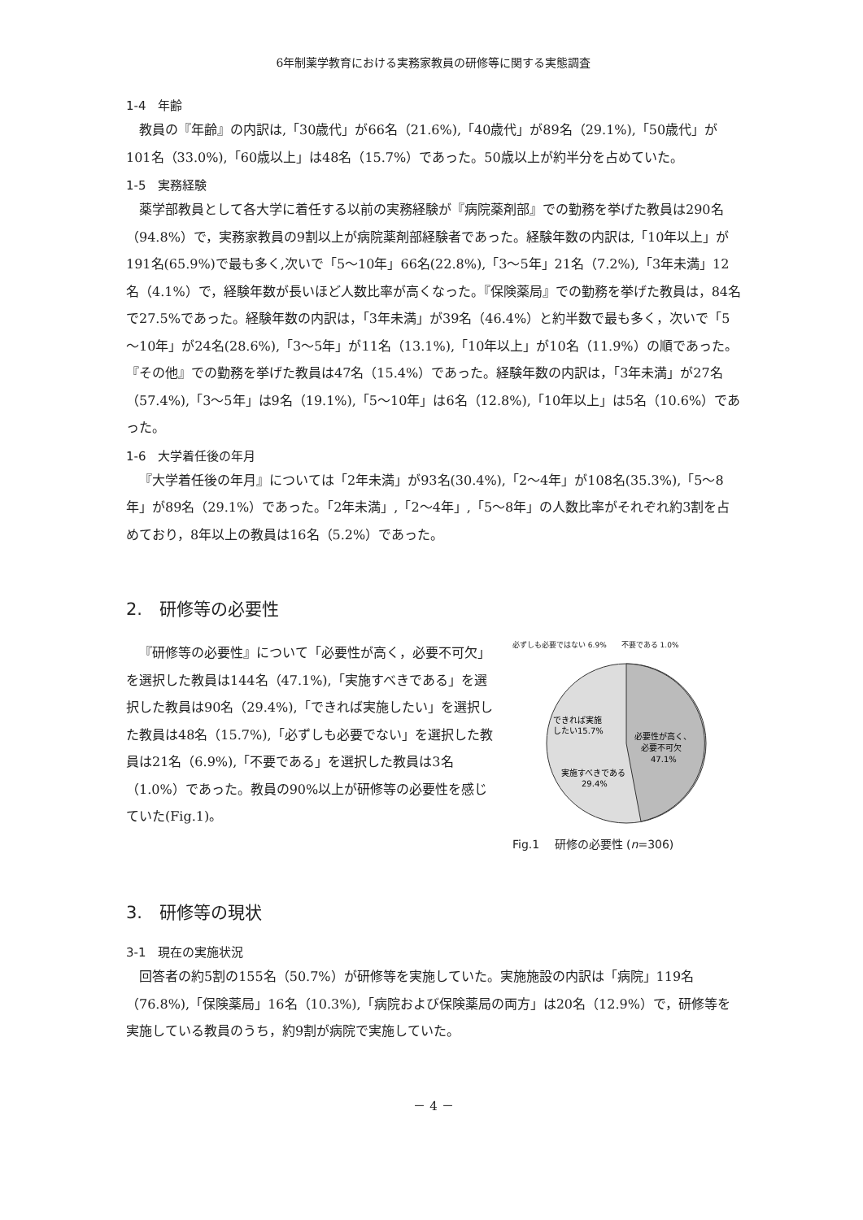6年制薬学教育における実務家教員の研修等に関する実態調査
1-4　年齢
教員の『年齢』の内訳は,「30歳代」が66名（21.6%),「40歳代」が89名（29.1%),「50歳代」が101名（33.0%),「60歳以上」は48名（15.7%）であった。50歳以上が約半分を占めていた。
1-5　実務経験
薬学部教員として各大学に着任する以前の実務経験が『病院薬剤部』での勤務を挙げた教員は290名（94.8%）で，実務家教員の9割以上が病院薬剤部経験者であった。経験年数の内訳は,「10年以上」が191名(65.9%)で最も多く,次いで「5～10年」66名(22.8%),「3～5年」21名（7.2%),「3年未満」12名（4.1%）で，経験年数が長いほど人数比率が高くなった。『保険薬局』での勤務を挙げた教員は，84名で27.5%であった。経験年数の内訳は，「3年未満」が39名（46.4%）と約半数で最も多く，次いで「5～10年」が24名(28.6%),「3～5年」が11名（13.1%),「10年以上」が10名（11.9%）の順であった。『その他』での勤務を挙げた教員は47名（15.4%）であった。経験年数の内訳は，「3年未満」が27名（57.4%),「3～5年」は9名（19.1%),「5～10年」は6名（12.8%),「10年以上」は5名（10.6%）であった。
1-6　大学着任後の年月
『大学着任後の年月』については「2年未満」が93名(30.4%),「2～4年」が108名(35.3%),「5～8年」が89名（29.1%）であった。「2年未満」,「2～4年」,「5～8年」の人数比率がそれぞれ約3割を占めており，8年以上の教員は16名（5.2%）であった。
2.　研修等の必要性
『研修等の必要性』について「必要性が高く，必要不可欠」を選択した教員は144名（47.1%),「実施すべきである」を選択した教員は90名（29.4%),「できれば実施したい」を選択した教員は48名（15.7%),「必ずしも必要でない」を選択した教員は21名（6.9%),「不要である」を選択した教員は3名（1.0%）であった。教員の90%以上が研修等の必要性を感じていた(Fig.1)。
必ずしも必要ではない 6.9%　　不要である 1.0%
必要性が高く、
必要不可欠
47.1%
実施すべきである
29.4%
できれば実施
したい15.7%
Fig.1　 研修の必要性 (n=306)
3.　研修等の現状
3-1　現在の実施状況
回答者の約5割の155名（50.7%）が研修等を実施していた。実施施設の内訳は「病院」119名（76.8%),「保険薬局」16名（10.3%),「病院および保険薬局の両方」は20名（12.9%）で，研修等を実施している教員のうち，約9割が病院で実施していた。
－ 4 －